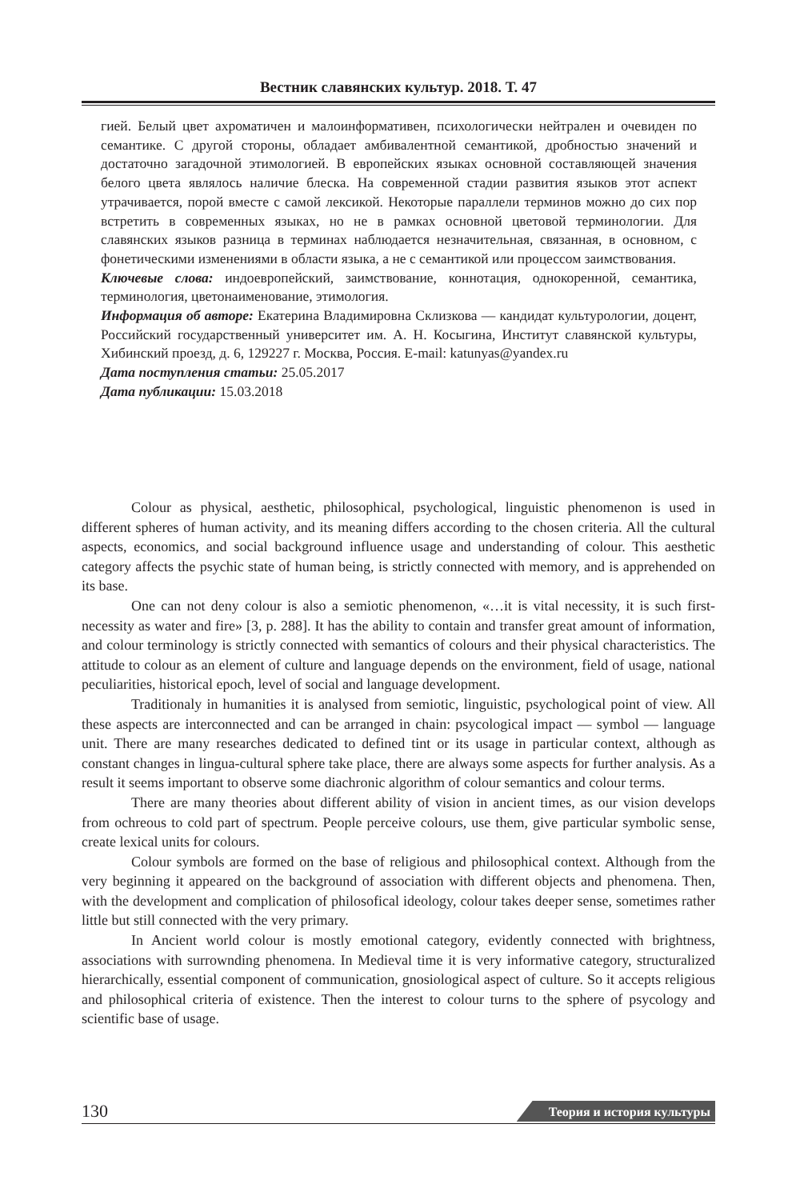Вестник славянских культур. 2018. Т. 47
гией. Белый цвет ахроматичен и малоинформативен, психологически нейтрален и очевиден по семантике. С другой стороны, обладает амбивалентной семантикой, дробностью значений и достаточно загадочной этимологией. В европейских языках основной составляющей значения белого цвета являлось наличие блеска. На современной стадии развития языков этот аспект утрачивается, порой вместе с самой лексикой. Некоторые параллели терминов можно до сих пор встретить в современных языках, но не в рамках основной цветовой терминологии. Для славянских языков разница в терминах наблюдается незначительная, связанная, в основном, с фонетическими изменениями в области языка, а не с семантикой или процессом заимствования.
Ключевые слова: индоевропейский, заимствование, коннотация, однокоренной, семантика, терминология, цветонаименование, этимология.
Информация об авторе: Екатерина Владимировна Склизкова — кандидат культурологии, доцент, Российский государственный университет им. А. Н. Косыгина, Институт славянской культуры, Хибинский проезд, д. 6, 129227 г. Москва, Россия. E-mail: katunyas@yandex.ru
Дата поступления статьи: 25.05.2017
Дата публикации: 15.03.2018
Colour as physical, aesthetic, philosophical, psychological, linguistic phenomenon is used in different spheres of human activity, and its meaning differs according to the chosen criteria. All the cultural aspects, economics, and social background influence usage and understanding of colour. This aesthetic category affects the psychic state of human being, is strictly connected with memory, and is apprehended on its base.
One can not deny colour is also a semiotic phenomenon, «…it is vital necessity, it is such first-necessity as water and fire» [3, p. 288]. It has the ability to contain and transfer great amount of information, and colour terminology is strictly connected with semantics of colours and their physical characteristics. The attitude to colour as an element of culture and language depends on the environment, field of usage, national peculiarities, historical epoch, level of social and language development.
Traditionaly in humanities it is analysed from semiotic, linguistic, psychological point of view. All these aspects are interconnected and can be arranged in chain: psycological impact — symbol — language unit. There are many researches dedicated to defined tint or its usage in particular context, although as constant changes in lingua-cultural sphere take place, there are always some aspects for further analysis. As a result it seems important to observe some diachronic algorithm of colour semantics and colour terms.
There are many theories about different ability of vision in ancient times, as our vision develops from ochreous to cold part of spectrum. People perceive colours, use them, give particular symbolic sense, create lexical units for colours.
Colour symbols are formed on the base of religious and philosophical context. Although from the very beginning it appeared on the background of association with different objects and phenomena. Then, with the development and complication of philosofical ideology, colour takes deeper sense, sometimes rather little but still connected with the very primary.
In Ancient world colour is mostly emotional category, evidently connected with brightness, associations with surrownding phenomena. In Medieval time it is very informative category, structuralized hierarchically, essential component of communication, gnosiological aspect of culture. So it accepts religious and philosophical criteria of existence. Then the interest to colour turns to the sphere of psycology and scientific base of usage.
130 Теория и история культуры